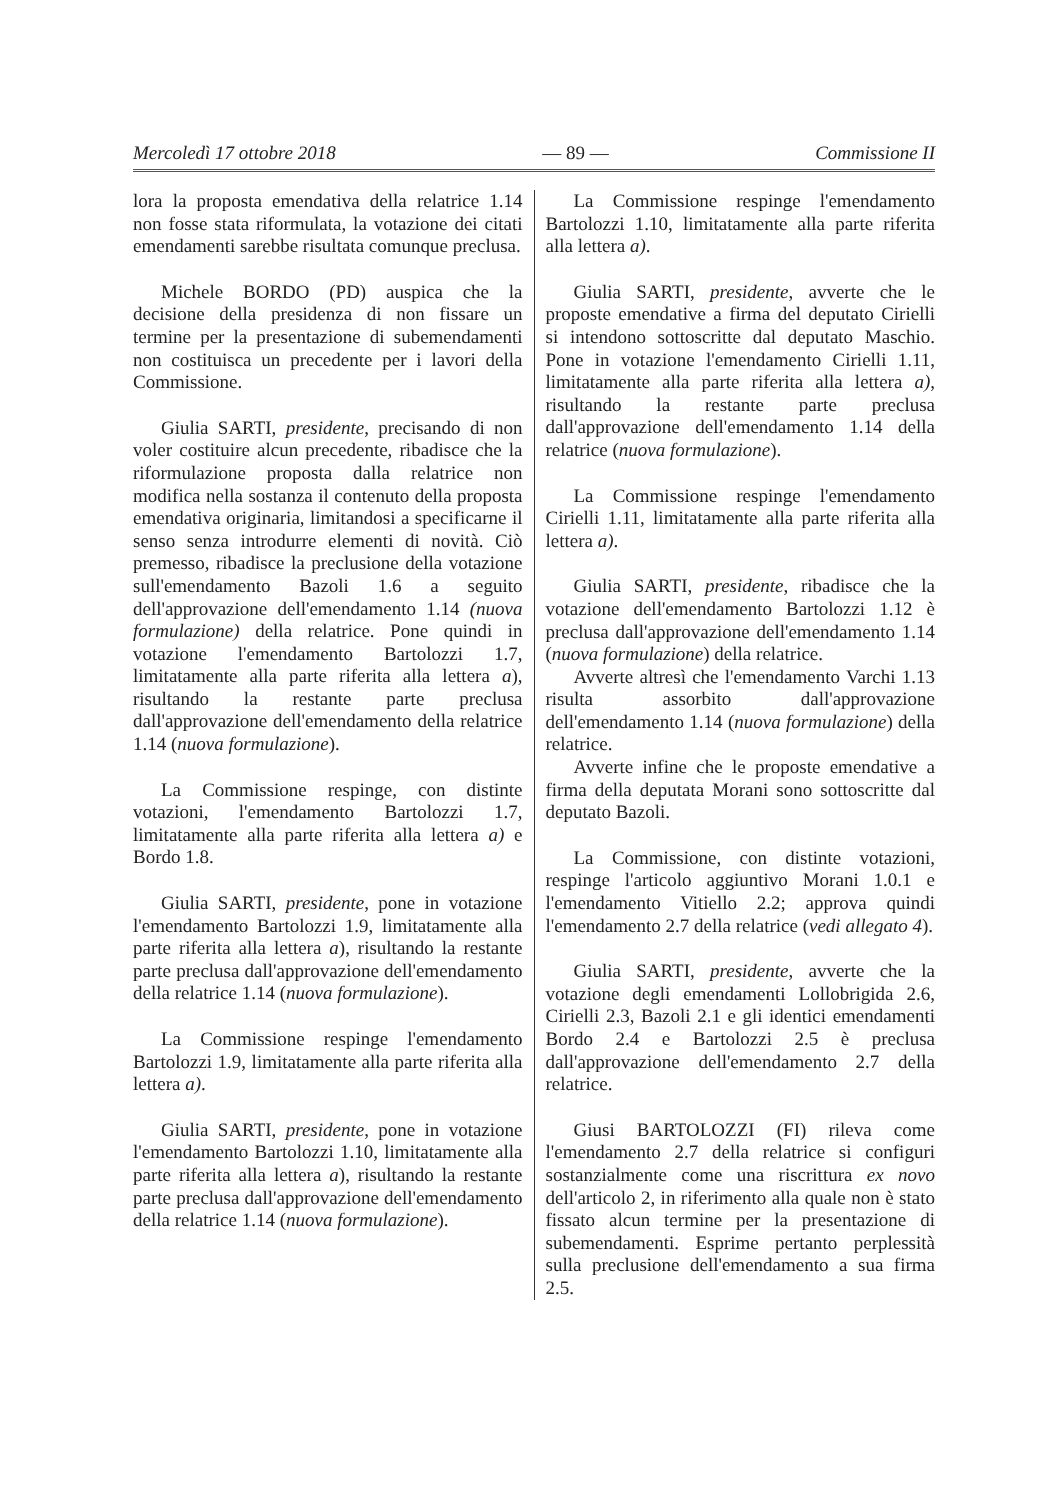Mercoledì 17 ottobre 2018 — 89 — Commissione II
lora la proposta emendativa della relatrice 1.14 non fosse stata riformulata, la votazione dei citati emendamenti sarebbe risultata comunque preclusa.
Michele BORDO (PD) auspica che la decisione della presidenza di non fissare un termine per la presentazione di subemendamenti non costituisca un precedente per i lavori della Commissione.
Giulia SARTI, presidente, precisando di non voler costituire alcun precedente, ribadisce che la riformulazione proposta dalla relatrice non modifica nella sostanza il contenuto della proposta emendativa originaria, limitandosi a specificarne il senso senza introdurre elementi di novità. Ciò premesso, ribadisce la preclusione della votazione sull'emendamento Bazoli 1.6 a seguito dell'approvazione dell'emendamento 1.14 (nuova formulazione) della relatrice. Pone quindi in votazione l'emendamento Bartolozzi 1.7, limitatamente alla parte riferita alla lettera a), risultando la restante parte preclusa dall'approvazione dell'emendamento della relatrice 1.14 (nuova formulazione).
La Commissione respinge, con distinte votazioni, l'emendamento Bartolozzi 1.7, limitatamente alla parte riferita alla lettera a) e Bordo 1.8.
Giulia SARTI, presidente, pone in votazione l'emendamento Bartolozzi 1.9, limitatamente alla parte riferita alla lettera a), risultando la restante parte preclusa dall'approvazione dell'emendamento della relatrice 1.14 (nuova formulazione).
La Commissione respinge l'emendamento Bartolozzi 1.9, limitatamente alla parte riferita alla lettera a).
Giulia SARTI, presidente, pone in votazione l'emendamento Bartolozzi 1.10, limitatamente alla parte riferita alla lettera a), risultando la restante parte preclusa dall'approvazione dell'emendamento della relatrice 1.14 (nuova formulazione).
La Commissione respinge l'emendamento Bartolozzi 1.10, limitatamente alla parte riferita alla lettera a).
Giulia SARTI, presidente, avverte che le proposte emendative a firma del deputato Cirielli si intendono sottoscritte dal deputato Maschio. Pone in votazione l'emendamento Cirielli 1.11, limitatamente alla parte riferita alla lettera a), risultando la restante parte preclusa dall'approvazione dell'emendamento 1.14 della relatrice (nuova formulazione).
La Commissione respinge l'emendamento Cirielli 1.11, limitatamente alla parte riferita alla lettera a).
Giulia SARTI, presidente, ribadisce che la votazione dell'emendamento Bartolozzi 1.12 è preclusa dall'approvazione dell'emendamento 1.14 (nuova formulazione) della relatrice.
Avverte altresì che l'emendamento Varchi 1.13 risulta assorbito dall'approvazione dell'emendamento 1.14 (nuova formulazione) della relatrice.
Avverte infine che le proposte emendative a firma della deputata Morani sono sottoscritte dal deputato Bazoli.
La Commissione, con distinte votazioni, respinge l'articolo aggiuntivo Morani 1.0.1 e l'emendamento Vitiello 2.2; approva quindi l'emendamento 2.7 della relatrice (vedi allegato 4).
Giulia SARTI, presidente, avverte che la votazione degli emendamenti Lollobrigida 2.6, Cirielli 2.3, Bazoli 2.1 e gli identici emendamenti Bordo 2.4 e Bartolozzi 2.5 è preclusa dall'approvazione dell'emendamento 2.7 della relatrice.
Giusi BARTOLOZZI (FI) rileva come l'emendamento 2.7 della relatrice si configuri sostanzialmente come una riscrittura ex novo dell'articolo 2, in riferimento alla quale non è stato fissato alcun termine per la presentazione di subemendamenti. Esprime pertanto perplessità sulla preclusione dell'emendamento a sua firma 2.5.